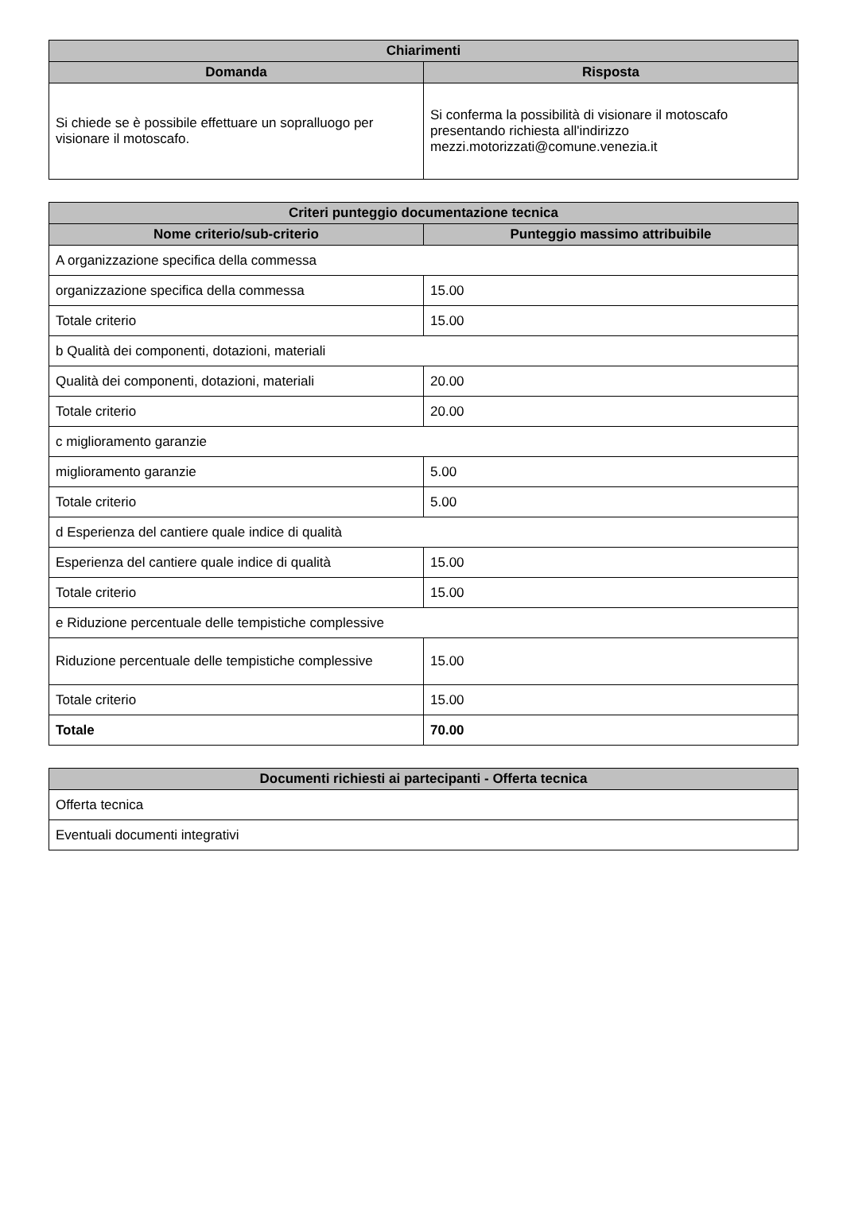| Chiarimenti | |
| --- | --- |
| Domanda | Risposta |
| Si chiede se è possibile effettuare un sopralluogo per visionare il motoscafo. | Si conferma la possibilità di visionare il motoscafo presentando richiesta all'indirizzo mezzi.motorizzati@comune.venezia.it |
| Criteri punteggio documentazione tecnica | |
| --- | --- |
| Nome criterio/sub-criterio | Punteggio massimo attribuibile |
| A organizzazione specifica della commessa | |
| organizzazione specifica della commessa | 15.00 |
| Totale criterio | 15.00 |
| b Qualità dei componenti, dotazioni, materiali | |
| Qualità dei componenti, dotazioni, materiali | 20.00 |
| Totale criterio | 20.00 |
| c miglioramento garanzie | |
| miglioramento garanzie | 5.00 |
| Totale criterio | 5.00 |
| d Esperienza del cantiere quale indice di qualità | |
| Esperienza del cantiere quale indice di qualità | 15.00 |
| Totale criterio | 15.00 |
| e Riduzione percentuale delle tempistiche complessive | |
| Riduzione percentuale delle tempistiche complessive | 15.00 |
| Totale criterio | 15.00 |
| Totale | 70.00 |
| Documenti richiesti ai partecipanti - Offerta tecnica |
| --- |
| Offerta tecnica |
| Eventuali documenti integrativi |